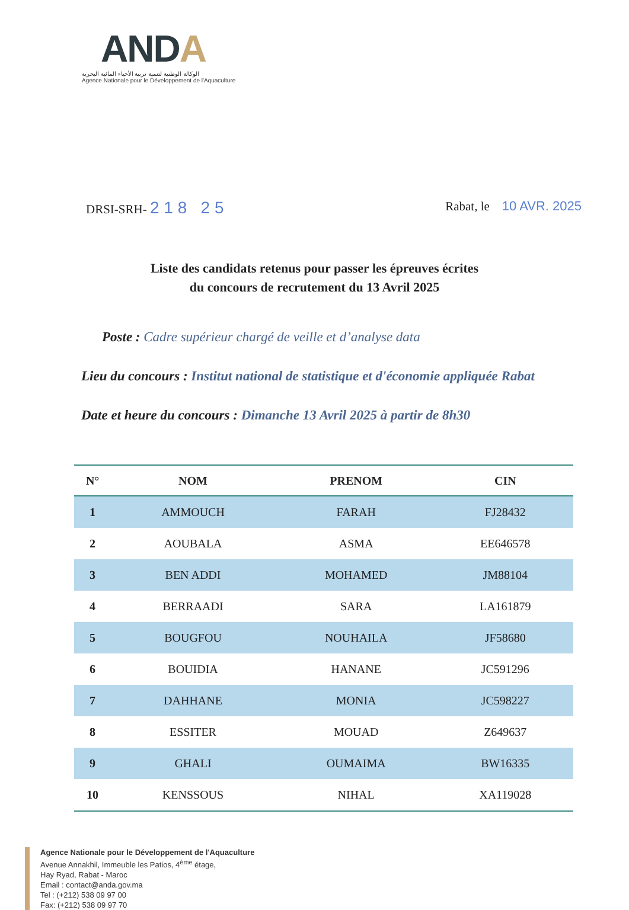ANDA
الوكالة الوطنية لتنمية تربية الأحياء المائية البحرية
Agence Nationale pour le Développement de l'Aquaculture
DRSI-SRH- 2 1 8 2 5
Rabat, le 10 AVR. 2025
Liste des candidats retenus pour passer les épreuves écrites
du concours de recrutement du 13 Avril 2025
Poste : Cadre supérieur chargé de veille et d’analyse data
Lieu du concours : Institut national de statistique et d'économie appliquée Rabat
Date et heure du concours : Dimanche 13 Avril 2025 à partir de 8h30
| N° | NOM | PRENOM | CIN |
| --- | --- | --- | --- |
| 1 | AMMOUCH | FARAH | FJ28432 |
| 2 | AOUBALA | ASMA | EE646578 |
| 3 | BEN ADDI | MOHAMED | JM88104 |
| 4 | BERRAADI | SARA | LA161879 |
| 5 | BOUGFOU | NOUHAILA | JF58680 |
| 6 | BOUIDIA | HANANE | JC591296 |
| 7 | DAHHANE | MONIA | JC598227 |
| 8 | ESSITER | MOUAD | Z649637 |
| 9 | GHALI | OUMAIMA | BW16335 |
| 10 | KENSSOUS | NIHAL | XA119028 |
Agence Nationale pour le Développement de l'Aquaculture
Avenue Annakhil, Immeuble les Patios, 4<sup>ème</sup> étage,
Hay Ryad, Rabat - Maroc
Email : contact@anda.gov.ma
Tel : (+212) 538 09 97 00
Fax: (+212) 538 09 97 70